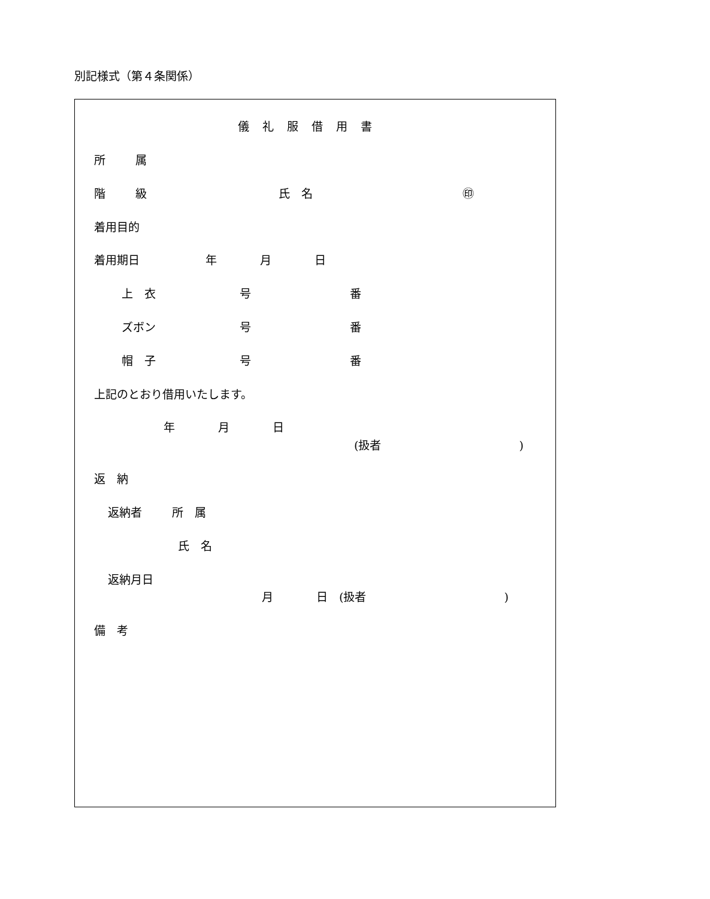別記様式（第４条関係）
儀礼服借用書
所 属
階 級 氏　名 ㊞
着用目的
着用期日 年 月 日
上　衣 号 番
ズボン 号 番
帽　子 号 番
上記のとおり借用いたします。
年 月 日
(扱者 )
返　納
返納者 所　属
氏　名
返納月日
月 日　(扱者 )
備　考